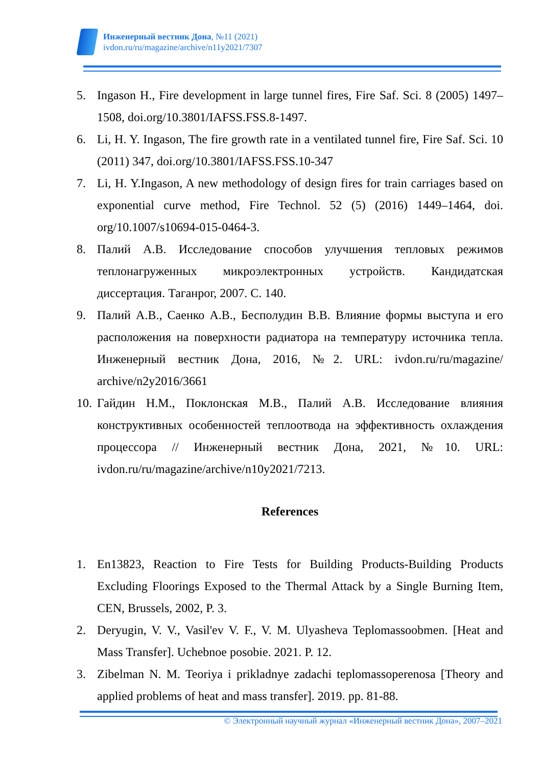Инженерный вестник Дона, №11 (2021)
ivdon.ru/ru/magazine/archive/n11y2021/7307
5. Ingason H., Fire development in large tunnel fires, Fire Saf. Sci. 8 (2005) 1497–1508, doi.org/10.3801/IAFSS.FSS.8-1497.
6. Li, H. Y. Ingason, The fire growth rate in a ventilated tunnel fire, Fire Saf. Sci. 10 (2011) 347, doi.org/10.3801/IAFSS.FSS.10-347
7. Li, H. Y.Ingason, A new methodology of design fires for train carriages based on exponential curve method, Fire Technol. 52 (5) (2016) 1449–1464, doi. org/10.1007/s10694-015-0464-3.
8. Палий А.В. Исследование способов улучшения тепловых режимов теплонагруженных микроэлектронных устройств. Кандидатская диссертация. Таганрог, 2007. С. 140.
9. Палий А.В., Саенко А.В., Бесполудин В.В. Влияние формы выступа и его расположения на поверхности радиатора на температуру источника тепла. Инженерный вестник Дона, 2016, №2. URL: ivdon.ru/ru/magazine/ archive/n2y2016/3661
10. Гайдин Н.М., Поклонская М.В., Палий А.В. Исследование влияния конструктивных особенностей теплоотвода на эффективность охлаждения процессора // Инженерный вестник Дона, 2021, №10. URL: ivdon.ru/ru/magazine/archive/n10y2021/7213.
References
1. En13823, Reaction to Fire Tests for Building Products-Building Products Excluding Floorings Exposed to the Thermal Attack by a Single Burning Item, CEN, Brussels, 2002, P. 3.
2. Deryugin, V. V., Vasil'ev V. F., V. M. Ulyasheva Teplomassoobmen. [Heat and Mass Transfer]. Uchebnoe posobie. 2021. P. 12.
3. Zibelman N. M. Teoriya i prikladnye zadachi teplomassoperenosa [Theory and applied problems of heat and mass transfer]. 2019. pp. 81-88.
© Электронный научный журнал «Инженерный вестник Дона», 2007–2021